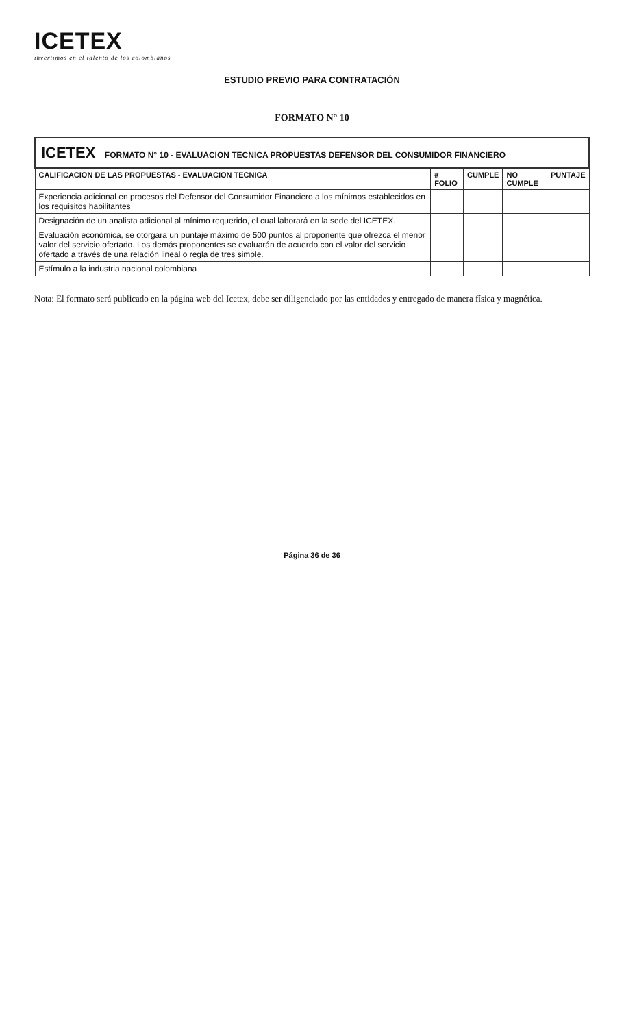ICETEX
invertimos en el talento de los colombianos
ESTUDIO PREVIO PARA CONTRATACIÓN
FORMATO N° 10
| ICETEX FORMATO N° 10 - EVALUACION TECNICA PROPUESTAS DEFENSOR DEL CONSUMIDOR FINANCIERO | | | | |
| CALIFICACION DE LAS PROPUESTAS - EVALUACION TECNICA | # FOLIO | CUMPLE | NO CUMPLE | PUNTAJE |
| Experiencia adicional en procesos del Defensor del Consumidor Financiero a los mínimos establecidos en los requisitos habilitantes | | | | |
| Designación de un analista adicional al mínimo requerido, el cual laborará en la sede del ICETEX. | | | | |
| Evaluación económica, se otorgara un puntaje máximo de 500 puntos al proponente que ofrezca el menor valor del servicio ofertado. Los demás proponentes se evaluarán de acuerdo con el valor del servicio ofertado a través de una relación lineal o regla de tres simple. | | | | |
| Estímulo a la industria nacional colombiana | | | | |
Nota: El formato será publicado en la página web del Icetex, debe ser diligenciado por las entidades y entregado de manera física y magnética.
Página 36 de 36